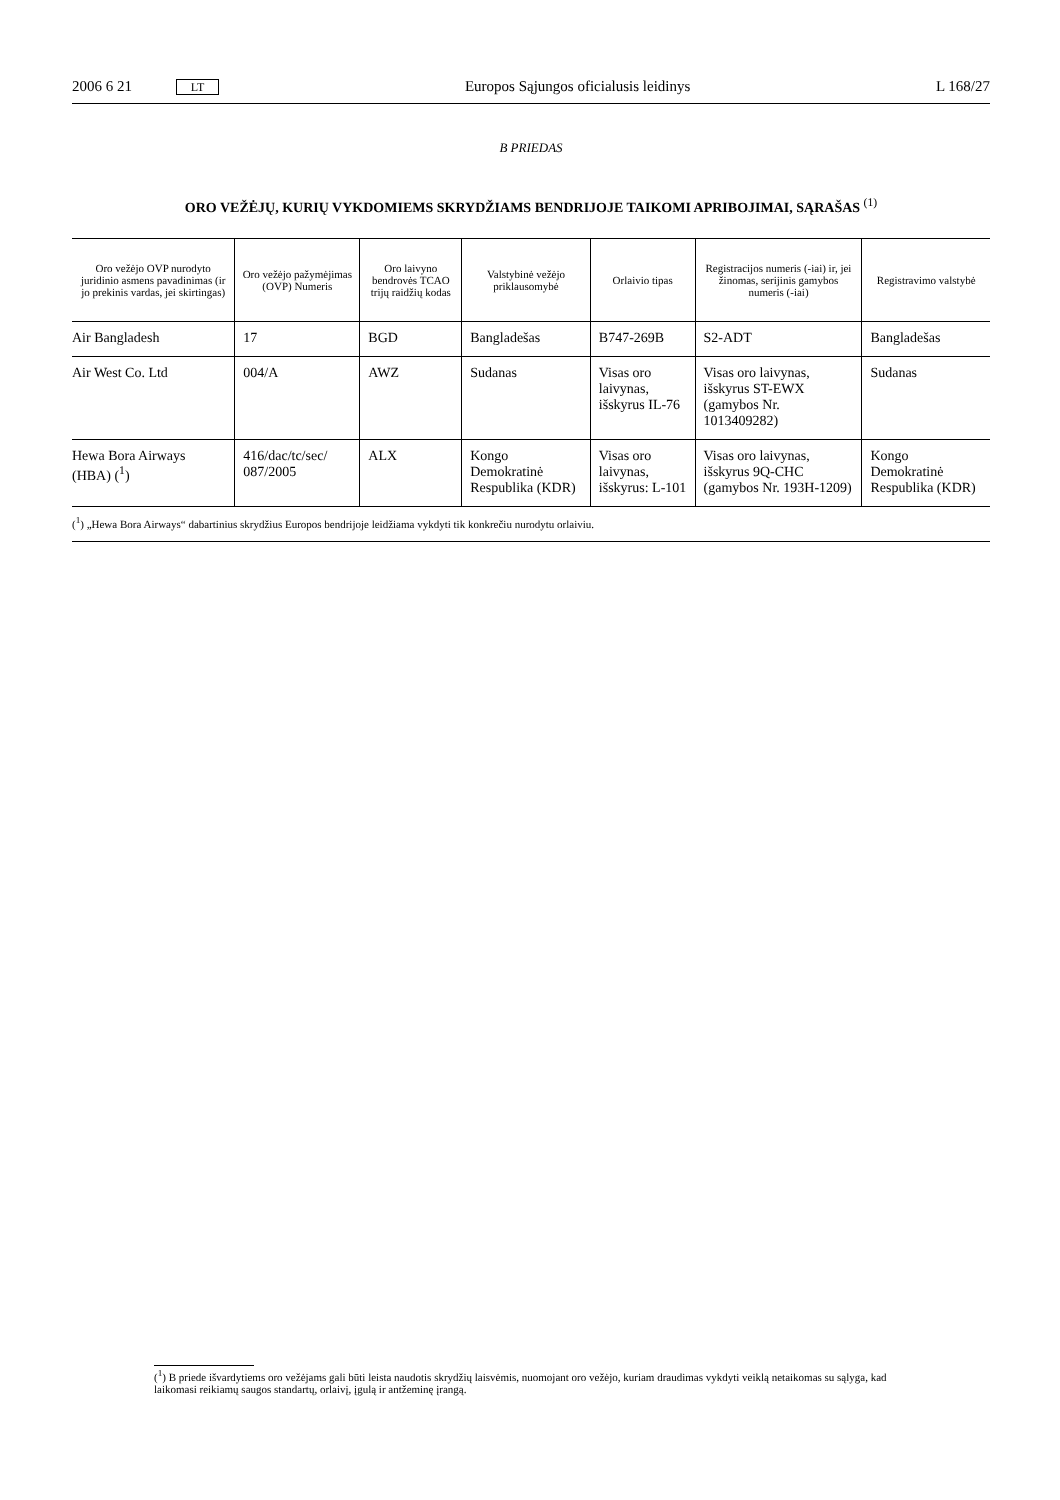2006 6 21 LT Europos Sąjungos oficialusis leidinys L 168/27
B PRIEDAS
ORO VEŽĖJŲ, KURIŲ VYKDOMIEMS SKRYDŽIAMS BENDRIJOJE TAIKOMI APRIBOJIMAI, SĄRAŠAS <sup>(1)</sup>
| Oro vežėjo OVP nurodyto juridinio asmens pavadinimas (ir jo prekinis vardas, jei skirtingas) | Oro vežėjo pažymėjimas (OVP) Numeris | Oro laivyno bendrovės TCAO trijų raidžių kodas | Valstybinė vežėjo priklausomybė | Orlaivio tipas | Registracijos numeris (-iai) ir, jei žinomas, serijinis gamybos numeris (-iai) | Registravimo valstybė |
| --- | --- | --- | --- | --- | --- | --- |
| Air Bangladesh | 17 | BGD | Bangladešas | B747-269B | S2-ADT | Bangladešas |
| Air West Co. Ltd | 004/A | AWZ | Sudanas | Visas oro laivynas, išskyrus IL-76 | Visas oro laivynas, išskyrus ST-EWX (gamybos Nr. 1013409282) | Sudanas |
| Hewa Bora Airways (HBA) (<sup>1</sup>) | 416/dac/tc/sec/ 087/2005 | ALX | Kongo Demokratinė Respublika (KDR) | Visas oro laivynas, išskyrus: L-101 | Visas oro laivynas, išskyrus 9Q-CHC (gamybos Nr. 193H-1209) | Kongo Demokratinė Respublika (KDR) |
(<sup>1</sup>) „Hewa Bora Airways“ dabartinius skrydžius Europos bendrijoje leidžiama vykdyti tik konkrečiu nurodytu orlaiviu.
(<sup>1</sup>) B priede išvardytiems oro vežėjams gali būti leista naudotis skrydžių laisvėmis, nuomojant oro vežėjo, kuriam draudimas vykdyti veiklą netaikomas su sąlyga, kad laikomasi reikiamų saugos standartų, orlaivį, įgulą ir antžeminę įrangą.